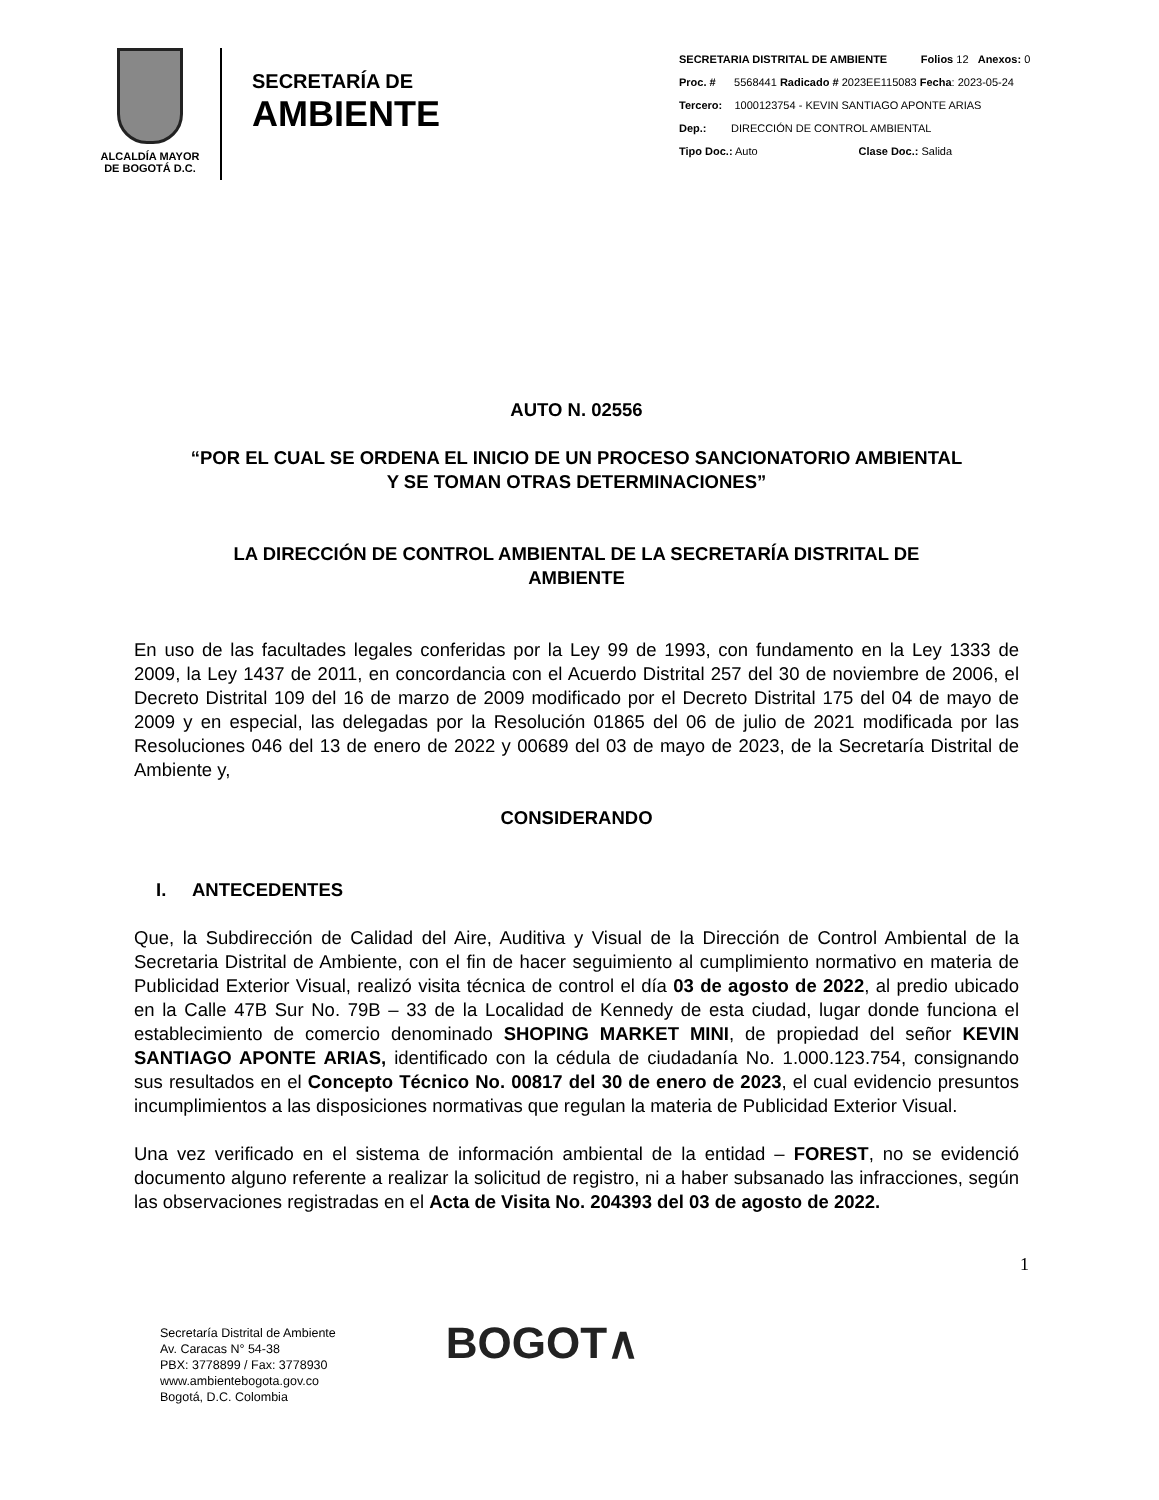ALCALDÍA MAYOR
DE BOGOTÁ D.C.
SECRETARÍA DE
AMBIENTE
SECRETARIA DISTRITAL DE AMBIENTE Folios 12 Anexos: 0
Proc. # 5568441 Radicado # 2023EE115083 Fecha: 2023-05-24
Tercero: 1000123754 - KEVIN SANTIAGO APONTE ARIAS
Dep.: DIRECCIÓN DE CONTROL AMBIENTAL
Tipo Doc.: Auto Clase Doc.: Salida
AUTO N. 02556
“POR EL CUAL SE ORDENA EL INICIO DE UN PROCESO SANCIONATORIO AMBIENTAL
Y SE TOMAN OTRAS DETERMINACIONES”
LA DIRECCIÓN DE CONTROL AMBIENTAL DE LA SECRETARÍA DISTRITAL DE
AMBIENTE
En uso de las facultades legales conferidas por la Ley 99 de 1993, con fundamento en la Ley 1333 de 2009, la Ley 1437 de 2011, en concordancia con el Acuerdo Distrital 257 del 30 de noviembre de 2006, el Decreto Distrital 109 del 16 de marzo de 2009 modificado por el Decreto Distrital 175 del 04 de mayo de 2009 y en especial, las delegadas por la Resolución 01865 del 06 de julio de 2021 modificada por las Resoluciones 046 del 13 de enero de 2022 y 00689 del 03 de mayo de 2023, de la Secretaría Distrital de Ambiente y,
CONSIDERANDO
I. ANTECEDENTES
Que, la Subdirección de Calidad del Aire, Auditiva y Visual de la Dirección de Control Ambiental de la Secretaria Distrital de Ambiente, con el fin de hacer seguimiento al cumplimiento normativo en materia de Publicidad Exterior Visual, realizó visita técnica de control el día 03 de agosto de 2022, al predio ubicado en la Calle 47B Sur No. 79B – 33 de la Localidad de Kennedy de esta ciudad, lugar donde funciona el establecimiento de comercio denominado SHOPING MARKET MINI, de propiedad del señor KEVIN SANTIAGO APONTE ARIAS, identificado con la cédula de ciudadanía No. 1.000.123.754, consignando sus resultados en el Concepto Técnico No. 00817 del 30 de enero de 2023, el cual evidencio presuntos incumplimientos a las disposiciones normativas que regulan la materia de Publicidad Exterior Visual.
Una vez verificado en el sistema de información ambiental de la entidad – FOREST, no se evidenció documento alguno referente a realizar la solicitud de registro, ni a haber subsanado las infracciones, según las observaciones registradas en el Acta de Visita No. 204393 del 03 de agosto de 2022.
1
Secretaría Distrital de Ambiente
Av. Caracas N° 54-38
PBX: 3778899 / Fax: 3778930
www.ambientebogota.gov.co
Bogotá, D.C. Colombia
BOGOT∧